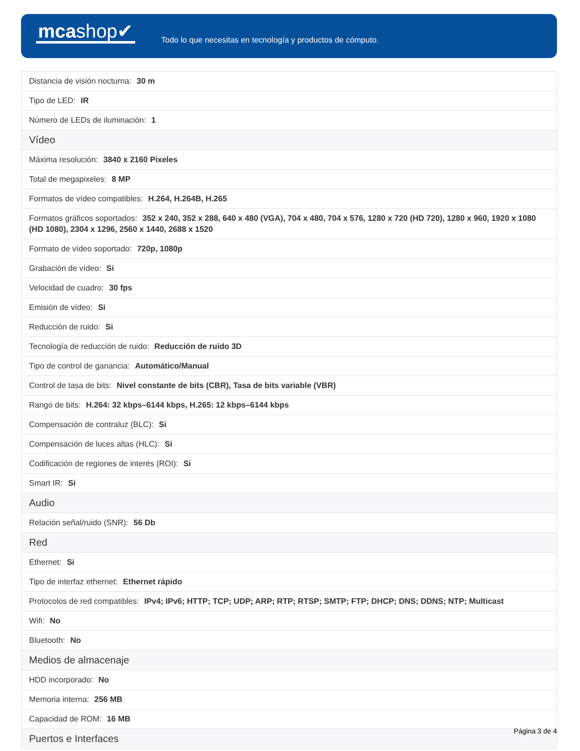mcashop✔
Todo lo que necesitas en tecnología y productos de cómputo.
| Distancia de visión nocturna: 30 m |
| Tipo de LED: IR |
| Número de LEDs de iluminación: 1 |
| Vídeo |
| Máxima resolución: 3840 x 2160 Pixeles |
| Total de megapixeles: 8 MP |
| Formatos de vídeo compatibles: H.264, H.264B, H.265 |
| Formatos gráficos soportados: 352 x 240, 352 x 288, 640 x 480 (VGA), 704 x 480, 704 x 576, 1280 x 720 (HD 720), 1280 x 960, 1920 x 1080 (HD 1080), 2304 x 1296, 2560 x 1440, 2688 x 1520 |
| Formato de vídeo soportado: 720p, 1080p |
| Grabación de vídeo: Si |
| Velocidad de cuadro: 30 fps |
| Emisión de vídeo: Si |
| Reducción de ruido: Si |
| Tecnología de reducción de ruido: Reducción de ruido 3D |
| Tipo de control de ganancia: Automático/Manual |
| Control de tasa de bits: Nivel constante de bits (CBR), Tasa de bits variable (VBR) |
| Rango de bits: H.264: 32 kbps–6144 kbps, H.265: 12 kbps–6144 kbps |
| Compensación de contraluz (BLC): Si |
| Compensación de luces altas (HLC): Si |
| Codificación de regiones de interés (ROI): Si |
| Smart IR: Si |
| Audio |
| Relación señal/ruido (SNR): 56 Db |
| Red |
| Ethernet: Si |
| Tipo de interfaz ethernet: Ethernet rápido |
| Protocolos de red compatibles: IPv4; IPv6; HTTP; TCP; UDP; ARP; RTP; RTSP; SMTP; FTP; DHCP; DNS; DDNS; NTP; Multicast |
| Wifi: No |
| Bluetooth: No |
| Medios de almacenaje |
| HDD incorporado: No |
| Memoria interna: 256 MB |
| Capacidad de ROM: 16 MB |
| Puertos e Interfaces |
Página 3 de 4